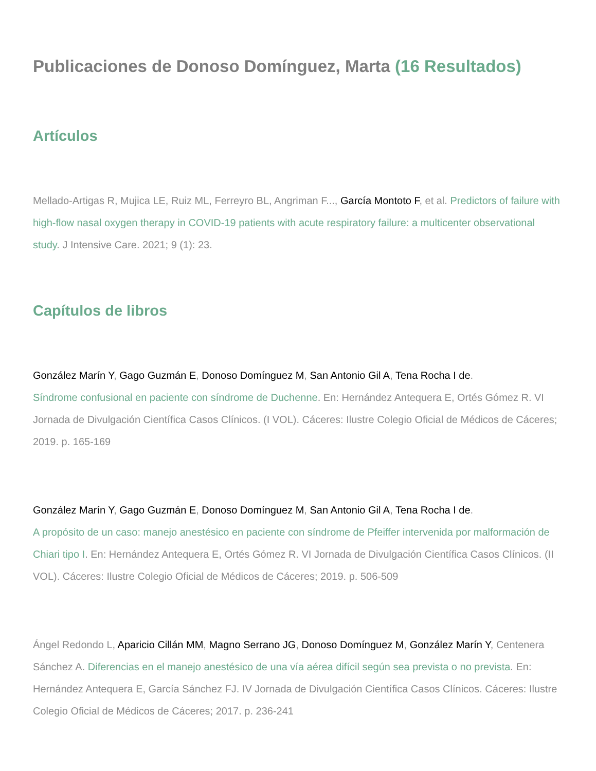Publicaciones de Donoso Domínguez, Marta (16 Resultados)
Artículos
Mellado-Artigas R, Mujica LE, Ruiz ML, Ferreyro BL, Angriman F..., García Montoto F, et al. Predictors of failure with high-flow nasal oxygen therapy in COVID-19 patients with acute respiratory failure: a multicenter observational study. J Intensive Care. 2021; 9 (1): 23.
Capítulos de libros
González Marín Y, Gago Guzmán E, Donoso Domínguez M, San Antonio Gil A, Tena Rocha I de.
Síndrome confusional en paciente con síndrome de Duchenne. En: Hernández Antequera E, Ortés Gómez R. VI Jornada de Divulgación Científica Casos Clínicos. (I VOL). Cáceres: Ilustre Colegio Oficial de Médicos de Cáceres; 2019. p. 165-169
González Marín Y, Gago Guzmán E, Donoso Domínguez M, San Antonio Gil A, Tena Rocha I de.
A propósito de un caso: manejo anestésico en paciente con síndrome de Pfeiffer intervenida por malformación de Chiari tipo I. En: Hernández Antequera E, Ortés Gómez R. VI Jornada de Divulgación Científica Casos Clínicos. (II VOL). Cáceres: Ilustre Colegio Oficial de Médicos de Cáceres; 2019. p. 506-509
Ángel Redondo L, Aparicio Cillán MM, Magno Serrano JG, Donoso Domínguez M, González Marín Y, Centenera Sánchez A. Diferencias en el manejo anestésico de una vía aérea difícil según sea prevista o no prevista. En: Hernández Antequera E, García Sánchez FJ. IV Jornada de Divulgación Científica Casos Clínicos. Cáceres: Ilustre Colegio Oficial de Médicos de Cáceres; 2017. p. 236-241